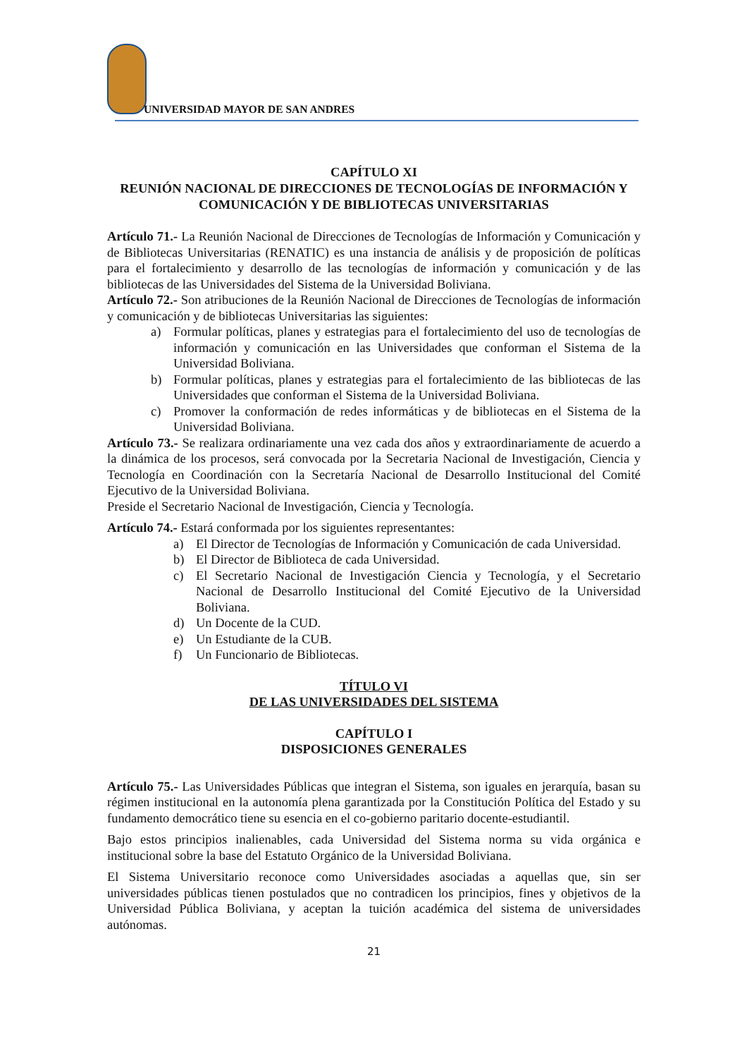UNIVERSIDAD MAYOR DE SAN ANDRES
CAPÍTULO XI
REUNIÓN NACIONAL DE DIRECCIONES DE TECNOLOGÍAS DE INFORMACIÓN Y COMUNICACIÓN Y DE BIBLIOTECAS UNIVERSITARIAS
Artículo 71.- La Reunión Nacional de Direcciones de Tecnologías de Información y Comunicación y de Bibliotecas Universitarias (RENATIC) es una instancia de análisis y de proposición de políticas para el fortalecimiento y desarrollo de las tecnologías de información y comunicación y de las bibliotecas de las Universidades del Sistema de la Universidad Boliviana.
Artículo 72.- Son atribuciones de la Reunión Nacional de Direcciones de Tecnologías de información y comunicación y de bibliotecas Universitarias las siguientes:
a) Formular políticas, planes y estrategias para el fortalecimiento del uso de tecnologías de información y comunicación en las Universidades que conforman el Sistema de la Universidad Boliviana.
b) Formular políticas, planes y estrategias para el fortalecimiento de las bibliotecas de las Universidades que conforman el Sistema de la Universidad Boliviana.
c) Promover la conformación de redes informáticas y de bibliotecas en el Sistema de la Universidad Boliviana.
Artículo 73.- Se realizara ordinariamente una vez cada dos años y extraordinariamente de acuerdo a la dinámica de los procesos, será convocada por la Secretaria Nacional de Investigación, Ciencia y Tecnología en Coordinación con la Secretaría Nacional de Desarrollo Institucional del Comité Ejecutivo de la Universidad Boliviana.
Preside el Secretario Nacional de Investigación, Ciencia y Tecnología.
Artículo 74.- Estará conformada por los siguientes representantes:
a) El Director de Tecnologías de Información y Comunicación de cada Universidad.
b) El Director de Biblioteca de cada Universidad.
c) El Secretario Nacional de Investigación Ciencia y Tecnología, y el Secretario Nacional de Desarrollo Institucional del Comité Ejecutivo de la Universidad Boliviana.
d) Un Docente de la CUD.
e) Un Estudiante de la CUB.
f) Un Funcionario de Bibliotecas.
TÍTULO VI
DE LAS UNIVERSIDADES DEL SISTEMA
CAPÍTULO I
DISPOSICIONES GENERALES
Artículo 75.- Las Universidades Públicas que integran el Sistema, son iguales en jerarquía, basan su régimen institucional en la autonomía plena garantizada por la Constitución Política del Estado y su fundamento democrático tiene su esencia en el co-gobierno paritario docente-estudiantil.
Bajo estos principios inalienables, cada Universidad del Sistema norma su vida orgánica e institucional sobre la base del Estatuto Orgánico de la Universidad Boliviana.
El Sistema Universitario reconoce como Universidades asociadas a aquellas que, sin ser universidades públicas tienen postulados que no contradicen los principios, fines y objetivos de la Universidad Pública Boliviana, y aceptan la tuición académica del sistema de universidades autónomas.
21